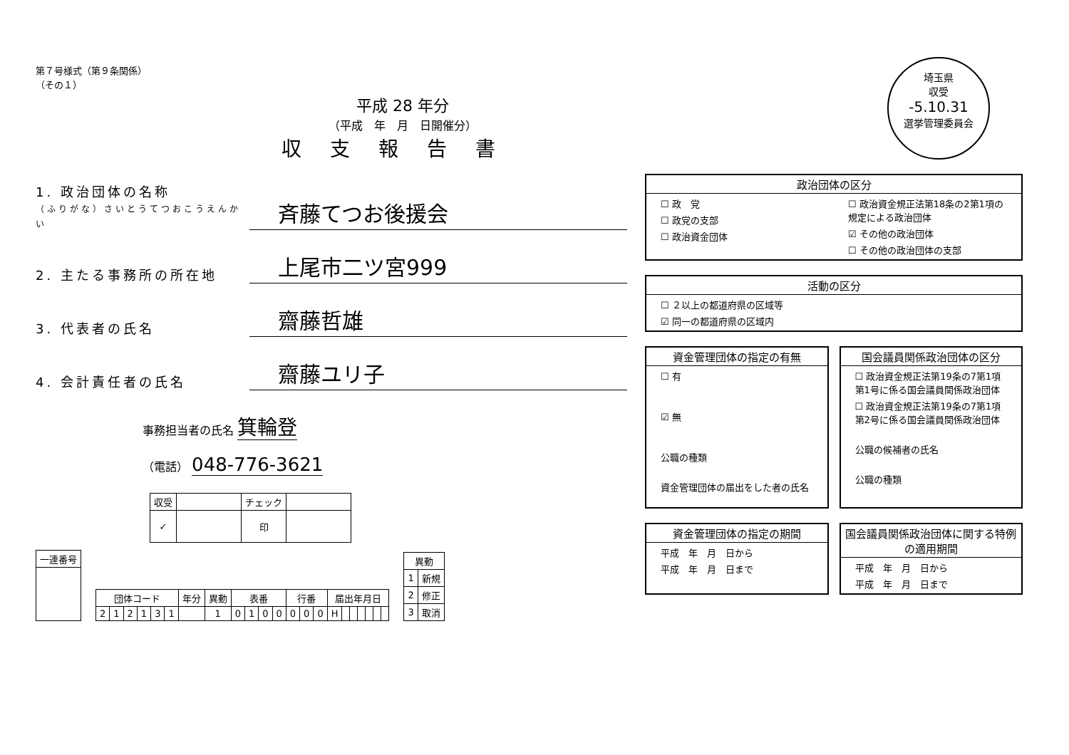第７号様式（第９条関係）
（その１）
平成 28 年分
（平成　年　月　日開催分）
収支報告書
1. 政治団体の名称
（ふりがな）さいとうてつおこうえんかい
斉藤てつお後援会
2. 主たる事務所の所在地
上尾市二ツ宮999
3. 代表者の氏名
齋藤哲雄
4. 会計責任者の氏名
齋藤ユリ子
事務担当者の氏名 箕輪登
（電話） 048-776-3621
| 収受 | | チェック | |
| --- | --- | --- | --- |
| ✓ | | 印 | |
| 一連番号 |
| --- |
| 団体コード | | | | | | 年分 | 異動 | 表番 | | | | 行番 | | | 届出年月日 | | | | | | |
| --- | --- | --- | --- | --- | --- | --- | --- | --- | --- | --- | --- | --- | --- | --- | --- | --- | --- | --- | --- | --- | --- |
| 2 | 1 | 2 | 1 | 3 | 1 | | 1 | 0 | 1 | 0 | 0 | 0 | 0 | 0 | H | | | | | | |
| 異動 | |
| --- | --- |
| 1 | 新規 |
| 2 | 修正 |
| 3 | 取消 |
埼玉県
収受
-5.10.31
選挙管理委員会
政治団体の区分
☐ 政　党
☐ 政党の支部
☐ 政治資金団体
☐ 政治資金規正法第18条の2第1項の規定による政治団体
☑ その他の政治団体
☐ その他の政治団体の支部
活動の区分
☐ ２以上の都道府県の区域等
☑ 同一の都道府県の区域内
資金管理団体の指定の有無
☐ 有
☑ 無
公職の種類
資金管理団体の届出をした者の氏名
国会議員関係政治団体の区分
☐ 政治資金規正法第19条の7第1項第1号に係る国会議員関係政治団体
☐ 政治資金規正法第19条の7第1項第2号に係る国会議員関係政治団体
公職の候補者の氏名
公職の種類
資金管理団体の指定の期間
平成　年　月　日から
平成　年　月　日まで
国会議員関係政治団体に関する特例の適用期間
平成　年　月　日から
平成　年　月　日まで